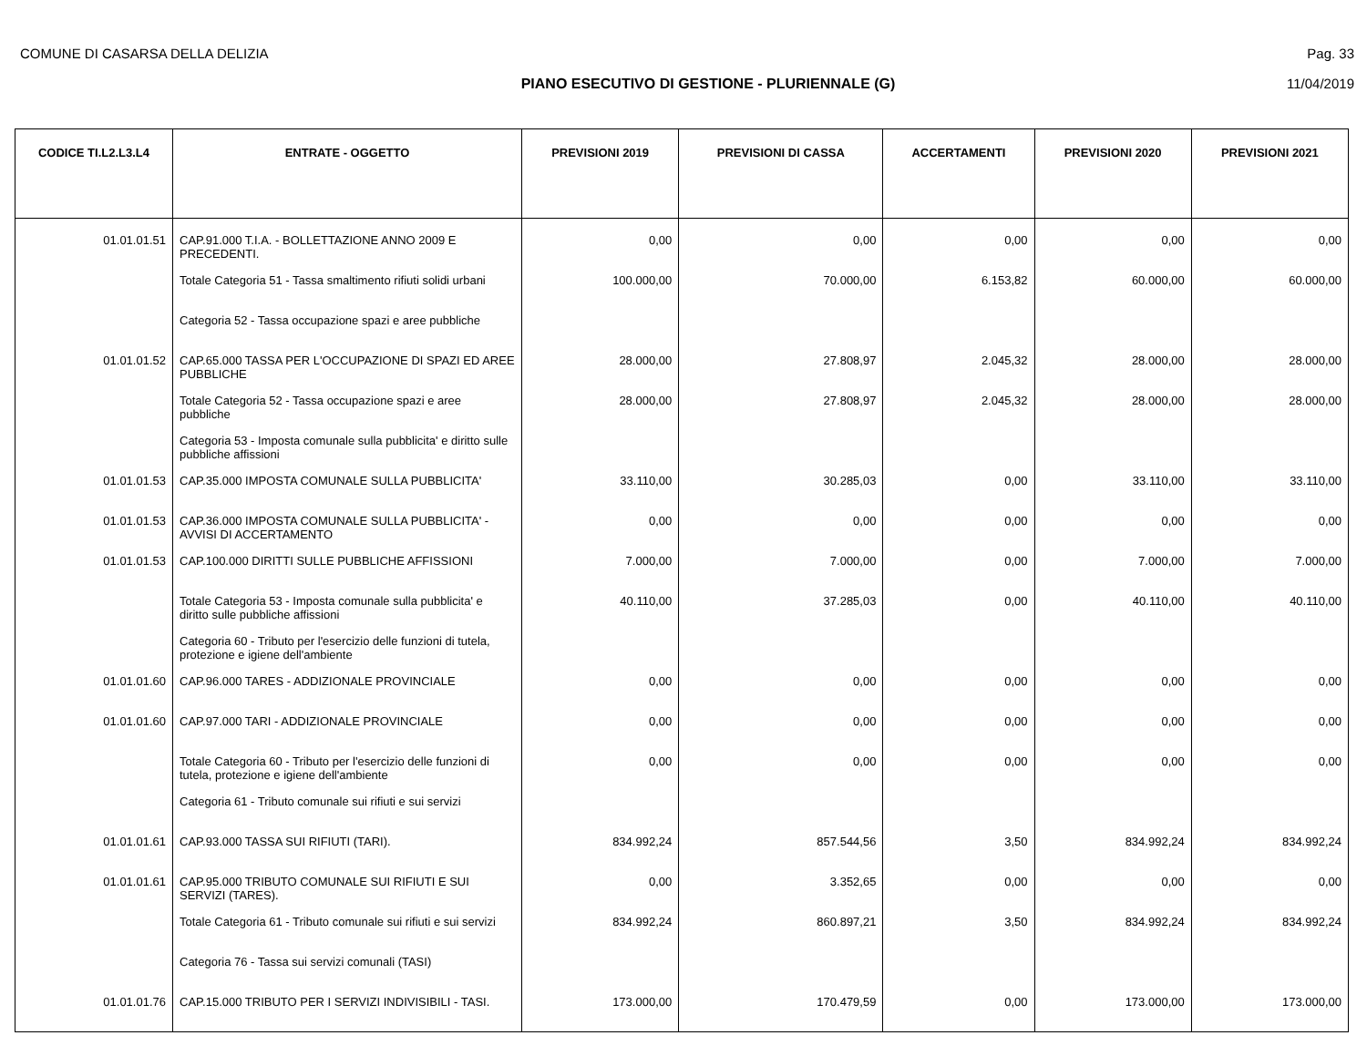COMUNE DI CASARSA DELLA DELIZIA Pag. 33
PIANO ESECUTIVO DI GESTIONE - PLURIENNALE (G) 11/04/2019
| CODICE TI.L2.L3.L4 | ENTRATE - OGGETTO | PREVISIONI 2019 | PREVISIONI DI CASSA | ACCERTAMENTI | PREVISIONI 2020 | PREVISIONI 2021 |
| --- | --- | --- | --- | --- | --- | --- |
| 01.01.01.51 | CAP.91.000 T.I.A. - BOLLETTAZIONE ANNO 2009 E PRECEDENTI. | 0,00 | 0,00 | 0,00 | 0,00 | 0,00 |
| | Totale Categoria 51 - Tassa smaltimento rifiuti solidi urbani | 100.000,00 | 70.000,00 | 6.153,82 | 60.000,00 | 60.000,00 |
| | Categoria 52 - Tassa occupazione spazi e aree pubbliche | | | | | |
| 01.01.01.52 | CAP.65.000 TASSA PER L'OCCUPAZIONE DI SPAZI ED AREE PUBBLICHE | 28.000,00 | 27.808,97 | 2.045,32 | 28.000,00 | 28.000,00 |
| | Totale Categoria 52 - Tassa occupazione spazi e aree pubbliche | 28.000,00 | 27.808,97 | 2.045,32 | 28.000,00 | 28.000,00 |
| | Categoria 53 - Imposta comunale sulla pubblicita' e diritto sulle pubbliche affissioni | | | | | |
| 01.01.01.53 | CAP.35.000 IMPOSTA COMUNALE SULLA PUBBLICITA' | 33.110,00 | 30.285,03 | 0,00 | 33.110,00 | 33.110,00 |
| 01.01.01.53 | CAP.36.000 IMPOSTA COMUNALE SULLA PUBBLICITA' - AVVISI DI ACCERTAMENTO | 0,00 | 0,00 | 0,00 | 0,00 | 0,00 |
| 01.01.01.53 | CAP.100.000 DIRITTI SULLE PUBBLICHE AFFISSIONI | 7.000,00 | 7.000,00 | 0,00 | 7.000,00 | 7.000,00 |
| | Totale Categoria 53 - Imposta comunale sulla pubblicita' e diritto sulle pubbliche affissioni | 40.110,00 | 37.285,03 | 0,00 | 40.110,00 | 40.110,00 |
| | Categoria 60 - Tributo per l'esercizio delle funzioni di tutela, protezione e igiene dell'ambiente | | | | | |
| 01.01.01.60 | CAP.96.000 TARES - ADDIZIONALE PROVINCIALE | 0,00 | 0,00 | 0,00 | 0,00 | 0,00 |
| 01.01.01.60 | CAP.97.000 TARI - ADDIZIONALE PROVINCIALE | 0,00 | 0,00 | 0,00 | 0,00 | 0,00 |
| | Totale Categoria 60 - Tributo per l'esercizio delle funzioni di tutela, protezione e igiene dell'ambiente | 0,00 | 0,00 | 0,00 | 0,00 | 0,00 |
| | Categoria 61 - Tributo comunale sui rifiuti e sui servizi | | | | | |
| 01.01.01.61 | CAP.93.000 TASSA SUI RIFIUTI (TARI). | 834.992,24 | 857.544,56 | 3,50 | 834.992,24 | 834.992,24 |
| 01.01.01.61 | CAP.95.000 TRIBUTO COMUNALE SUI RIFIUTI E SUI SERVIZI (TARES). | 0,00 | 3.352,65 | 0,00 | 0,00 | 0,00 |
| | Totale Categoria 61 - Tributo comunale sui rifiuti e sui servizi | 834.992,24 | 860.897,21 | 3,50 | 834.992,24 | 834.992,24 |
| | Categoria 76 - Tassa sui servizi comunali (TASI) | | | | | |
| 01.01.01.76 | CAP.15.000 TRIBUTO PER I SERVIZI INDIVISIBILI - TASI. | 173.000,00 | 170.479,59 | 0,00 | 173.000,00 | 173.000,00 |